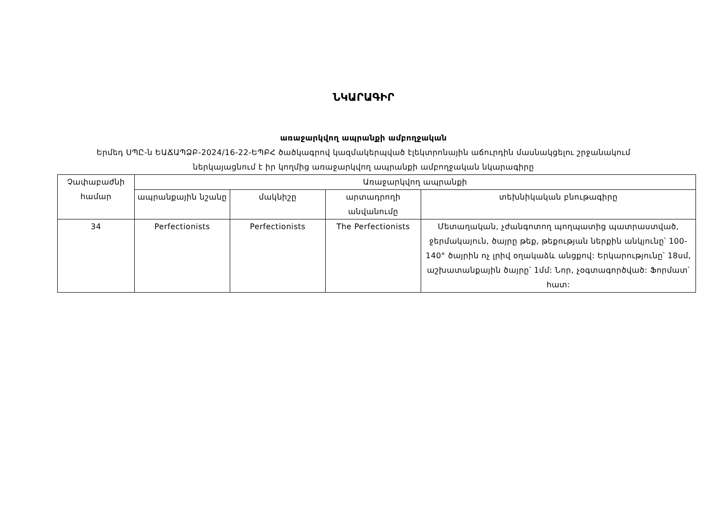ՆԿԱՐԱԳԻՐ
առաջարկվող ապրանքի ամբողջական
Երմեդ ՍՊԸ-ն ԵԱՃԱՊՁԲ-2024/16-22-ԵՊԲՀ ծածկագրով կազմակերպված էլեկտրոնային աճուրդին մասնակցելու շրջանակում
ներկայացնում է իր կողմից առաջարկվող ապրանքի ամբողջական նկարագիրը
| Չափաբաժնի համար | Առաջարկվող ապրանքի | | | |
| --- | --- | --- | --- | --- |
| | ապրանքային նշանը | մակնիշը | արտադրողի անվանումը | տեխնիկական բնութագիրը |
| 34 | Perfectionists | Perfectionists | The Perfectionists | Մետաղական, չժանգոտող պողպատից պատրաստված, ջերմակայուն, ծայրը թեք, թեքության ներքին անկյունը՝ 100-140° ծայրին ոչ լրիվ օղակաձև անցքով: Երկարությունը՝ 18սմ, աշխատանքային ծայրը՝ 1մմ: Նոր, չօգտագործված: Ֆորմատ՝ հատ: |